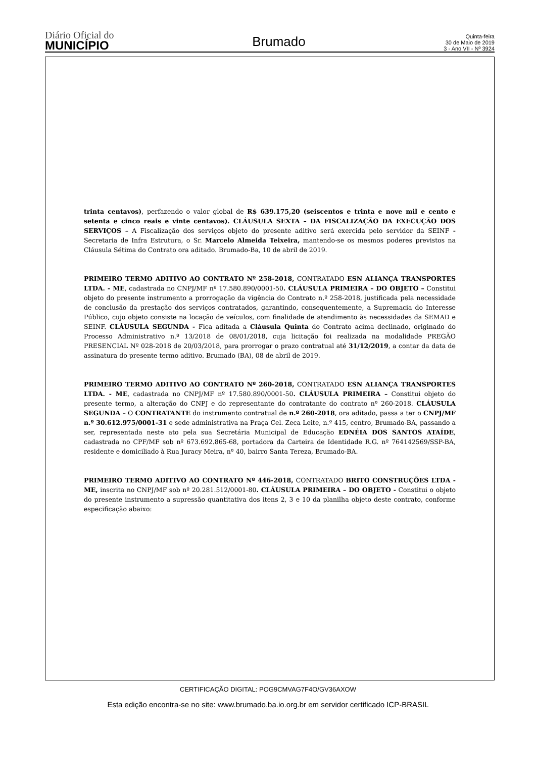Diário Oficial do
MUNICÍPIO
Brumado
Quinta-feira
30 de Maio de 2019
3 - Ano VII - Nº 3924
trinta centavos), perfazendo o valor global de R$ 639.175,20 (seiscentos e trinta e nove mil e cento e setenta e cinco reais e vinte centavos). CLÁUSULA SEXTA – DA FISCALIZAÇÃO DA EXECUÇÃO DOS SERVIÇOS – A Fiscalização dos serviços objeto do presente aditivo será exercida pelo servidor da SEINF - Secretaria de Infra Estrutura, o Sr. Marcelo Almeida Teixeira, mantendo-se os mesmos poderes previstos na Cláusula Sétima do Contrato ora aditado. Brumado-Ba, 10 de abril de 2019.
PRIMEIRO TERMO ADITIVO AO CONTRATO Nº 258-2018, CONTRATADO ESN ALIANÇA TRANSPORTES LTDA. - ME, cadastrada no CNPJ/MF nº 17.580.890/0001-50. CLÁUSULA PRIMEIRA – DO OBJETO – Constitui objeto do presente instrumento a prorrogação da vigência do Contrato n.º 258-2018, justificada pela necessidade de conclusão da prestação dos serviços contratados, garantindo, consequentemente, a Supremacia do Interesse Público, cujo objeto consiste na locação de veículos, com finalidade de atendimento às necessidades da SEMAD e SEINF. CLÁUSULA SEGUNDA - Fica aditada a Cláusula Quinta do Contrato acima declinado, originado do Processo Administrativo n.º 13/2018 de 08/01/2018, cuja licitação foi realizada na modalidade PREGÃO PRESENCIAL Nº 028-2018 de 20/03/2018, para prorrogar o prazo contratual até 31/12/2019, a contar da data de assinatura do presente termo aditivo. Brumado (BA), 08 de abril de 2019.
PRIMEIRO TERMO ADITIVO AO CONTRATO Nº 260-2018, CONTRATADO ESN ALIANÇA TRANSPORTES LTDA. - ME, cadastrada no CNPJ/MF nº 17.580.890/0001-50. CLÁUSULA PRIMEIRA – Constitui objeto do presente termo, a alteração do CNPJ e do representante do contratante do contrato nº 260-2018. CLÁUSULA SEGUNDA – O CONTRATANTE do instrumento contratual de n.º 260-2018, ora aditado, passa a ter o CNPJ/MF n.º 30.612.975/0001-31 e sede administrativa na Praça Cel. Zeca Leite, n.º 415, centro, Brumado-BA, passando a ser, representada neste ato pela sua Secretária Municipal de Educação EDNÉIA DOS SANTOS ATAÍDE, cadastrada no CPF/MF sob nº 673.692.865-68, portadora da Carteira de Identidade R.G. nº 764142569/SSP-BA, residente e domiciliado à Rua Juracy Meira, nº 40, bairro Santa Tereza, Brumado-BA.
PRIMEIRO TERMO ADITIVO AO CONTRATO Nº 446-2018, CONTRATADO BRITO CONSTRUÇÕES LTDA - ME, inscrita no CNPJ/MF sob nº 20.281.512/0001-80. CLÁUSULA PRIMEIRA – DO OBJETO - Constitui o objeto do presente instrumento a supressão quantitativa dos itens 2, 3 e 10 da planilha objeto deste contrato, conforme especificação abaixo:
CERTIFICAÇÃO DIGITAL: POG9CMVAG7F4O/GV36AXOW
Esta edição encontra-se no site: www.brumado.ba.io.org.br em servidor certificado ICP-BRASIL